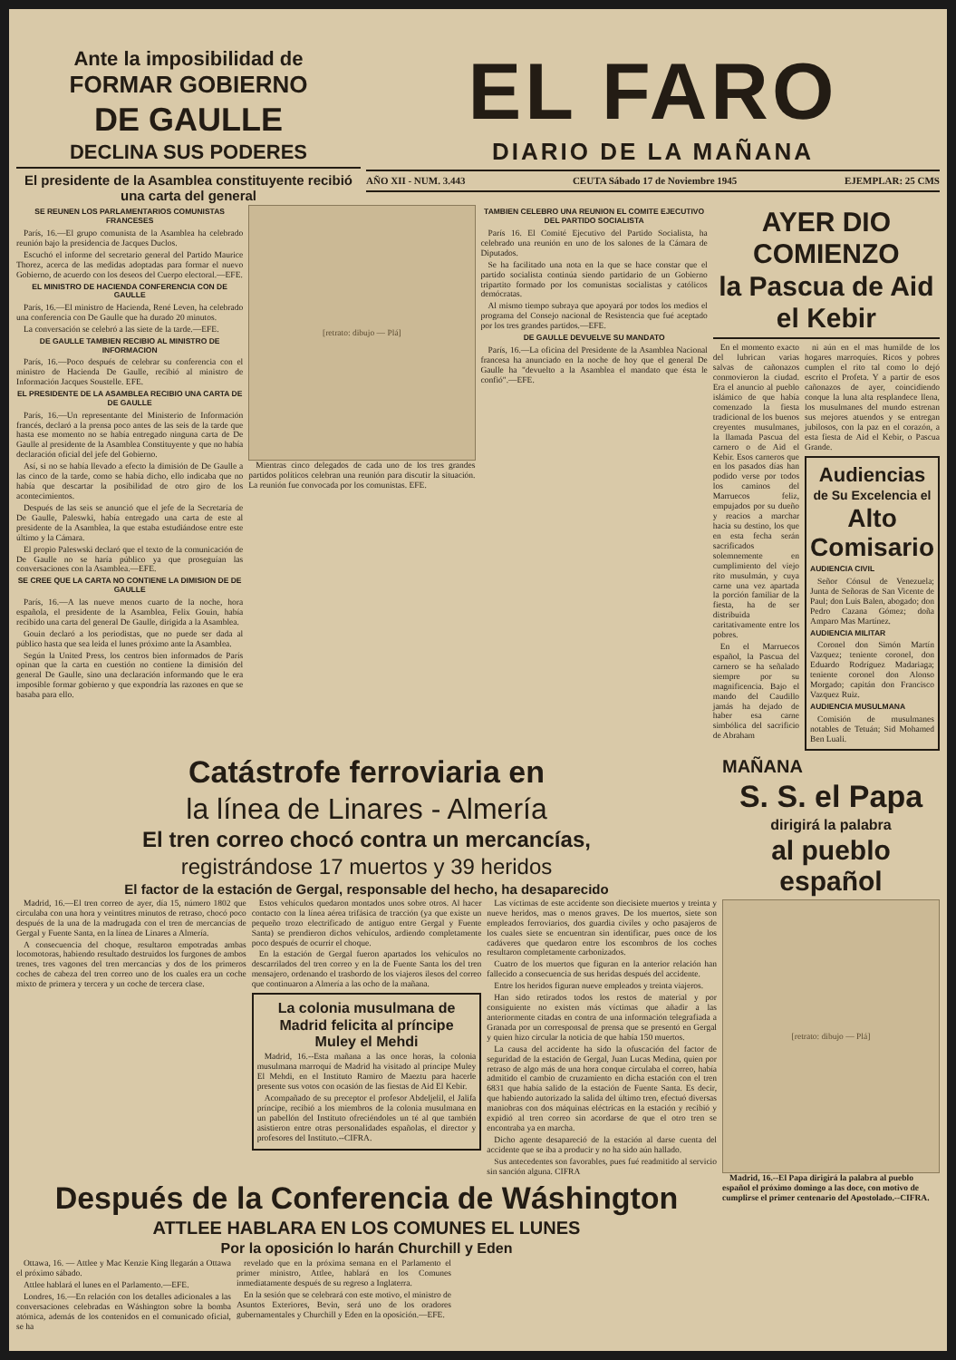Ante la imposibilidad de
FORMAR GOBIERNO
DE GAULLE
DECLINA SUS PODERES
El presidente de la Asamblea constituyente recibió una carta del general
EL FARO
DIARIO DE LA MAÑANA
AÑO XII - NUM. 3.443 CEUTA Sábado 17 de Noviembre 1945 EJEMPLAR: 25 CMS
SE REUNEN LOS PARLAMENTARIOS COMUNISTAS FRANCESES
París, 16.—El grupo comunista de la Asamblea ha celebrado reunión bajo la presidencia de Jacques Duclos.
Escuchó el informe del secretario general del Partido Maurice Thorez, acerca de las medidas adoptadas para formar el nuevo Gobierno, de acuerdo con los deseos del Cuerpo electoral.—EFE.
EL MINISTRO DE HACIENDA CONFERENCIA CON DE GAULLE
París, 16.—El ministro de Hacienda, René Leven, ha celebrado una conferencia con De Gaulle que ha durado 20 minutos.
La conversación se celebró a las siete de la tarde.—EFE.
DE GAULLE TAMBIEN RECIBIO AL MINISTRO DE INFORMACION
París, 16.—Poco después de celebrar su conferencia con el ministro de Hacienda De Gaulle, recibió al ministro de Información Jacques Soustelle. EFE.
EL PRESIDENTE DE LA ASAMBLEA RECIBIO UNA CARTA DE DE GAULLE
París, 16.—Un representante del Ministerio de Información francés, declaró a la prensa poco antes de las seis de la tarde que hasta ese momento no se había entregado ninguna carta de De Gaulle al presidente de la Asamblea Constituyente y que no había declaración oficial del jefe del Gobierno.
Así, si no se había llevado a efecto la dimisión de De Gaulle a las cinco de la tarde, como se había dicho, ello indicaba que no había que descartar la posibilidad de otro giro de los acontecimientos.
Después de las seis se anunció que el jefe de la Secretaría de De Gaulle, Paleswki, había entregado una carta de este al presidente de la Asamblea, la que estaba estudiándose entre este último y la Cámara.
El propio Paleswski declaró que el texto de la comunicación de De Gaulle no se haría público ya que proseguían las conversaciones con la Asamblea.—EFE.
SE CREE QUE LA CARTA NO CONTIENE LA DIMISION DE DE GAULLE
París, 16.—A las nueve menos cuarto de la noche, hora española, el presidente de la Asamblea, Felix Gouin, había recibido una carta del general De Gaulle, dirigida a la Asamblea.
Gouin declaró a los periodistas, que no puede ser dada al público hasta que sea leida el lunes próximo ante la Asamblea.
Según la United Press, los centros bien informados de París opinan que la carta en cuestión no contiene la dimisión del general De Gaulle, sino una declaración informando que le era imposible formar gobierno y que expondría las razones en que se basaba para ello.
[retrato: dibujo — Plá]
Mientras cinco delegados de cada uno de los tres grandes partidos políticos celebran una reunión para discutir la situación. La reunión fue convocada por los comunistas. EFE.
TAMBIEN CELEBRO UNA REUNION EL COMITE EJECUTIVO DEL PARTIDO SOCIALISTA
París 16. El Comité Ejecutivo del Partido Socialista, ha celebrado una reunión en uno de los salones de la Cámara de Diputados.
Se ha facilitado una nota en la que se hace constar que el partido socialista continúa siendo partidario de un Gobierno tripartito formado por los comunistas socialistas y católicos demócratas.
Al mismo tiempo subraya que apoyará por todos los medios el programa del Consejo nacional de Resistencia que fué aceptado por los tres grandes partidos.—EFE.
DE GAULLE DEVUELVE SU MANDATO
París, 16.—La oficina del Presidente de la Asamblea Nacional francesa ha anunciado en la noche de hoy que el general De Gaulle ha "devuelto a la Asamblea el mandato que ésta le confió".—EFE.
AYER DIO COMIENZO
la Pascua de Aid el Kebir
En el momento exacto del lubrican varias salvas de cañonazos conmovieron la ciudad. Era el anuncio al pueblo islámico de que había comenzado la fiesta tradicional de los buenos creyentes musulmanes, la llamada Pascua del carnero o de Aid el Kebir. Esos carneros que en los pasados días han podido verse por todos los caminos del Marruecos feliz, empujados por su dueño y reacios a marchar hacia su destino, los que en esta fecha serán sacrificados solemnemente en cumplimiento del viejo rito musulmán, y cuya carne una vez apartada la porción familiar de la fiesta, ha de ser distribuida caritativamente entre los pobres.
En el Marruecos español, la Pascua del carnero se ha señalado siempre por su magnificencia. Bajo el mando del Caudillo jamás ha dejado de haber esa carne simbólica del sacrificio de Abraham
ni aún en el mas humilde de los hogares marroquíes. Ricos y pobres cumplen el rito tal como lo dejó escrito el Profeta. Y a partir de esos cañonazos de ayer, coincidiendo conque la luna alta resplandece llena, los musulmanes del mundo estrenan sus mejores atuendos y se entregan jubilosos, con la paz en el corazón, a esta fiesta de Aid el Kebir, o Pascua Grande.
Audiencias
de Su Excelencia el
Alto Comisario
AUDIENCIA CIVIL
Señor Cónsul de Venezuela; Junta de Señoras de San Vicente de Paul; don Luis Balen, abogado; don Pedro Cazana Gómez; doña Amparo Mas Martínez.
AUDIENCIA MILITAR
Coronel don Simón Martín Vazquez; teniente coronel, don Eduardo Rodríguez Madariaga; teniente coronel don Alonso Morgado; capitán don Francisco Vazquez Ruiz.
AUDIENCIA MUSULMANA
Comisión de musulmanes notables de Tetuán; Sid Mohamed Ben Luali.
Catástrofe ferroviaria en
la línea de Linares - Almería
El tren correo chocó contra un mercancías,
registrándose 17 muertos y 39 heridos
El factor de la estación de Gergal, responsable del hecho, ha desaparecido
Madrid, 16.—El tren correo de ayer, día 15, número 1802 que circulaba con una hora y veintitres minutos de retraso, chocó poco después de la una de la madrugada con el tren de mercancías de Gergal y Fuente Santa, en la línea de Linares a Almería.
A consecuencia del choque, resultaron empotradas ambas locomotoras, habiendo resultado destruidos los furgones de ambos trenes, tres vagones del tren mercancías y dos de los primeros coches de cabeza del tren correo uno de los cuales era un coche mixto de primera y tercera y un coche de tercera clase.
Estos vehículos quedaron montados unos sobre otros. Al hacer contacto con la línea aérea trifásica de tracción (ya que existe un pequeño trozo electrificado de antiguo entre Gergal y Fuente Santa) se prendieron dichos vehículos, ardiendo completamente poco después de ocurrir el choque.
En la estación de Gergal fueron apartados los vehículos no descarrilados del tren correo y en la de Fuente Santa los del tren mensajero, ordenando el trasbordo de los viajeros ilesos del correo que continuaron a Almería a las ocho de la mañana.
La colonia musulmana de Madrid felicita al príncipe Muley el Mehdi
Madrid, 16.--Esta mañana a las once horas, la colonia musulmana marroquí de Madrid ha visitado al príncipe Muley El Mehdi, en el Instituto Ramiro de Maeztu para hacerle presente sus votos con ocasión de las fiestas de Aid El Kebir.
Acompañado de su preceptor el profesor Abdeljelil, el Jalifa príncipe, recibió a los miembros de la colonia musulmana en un pabellón del Instituto ofreciéndoles un té al que también asistieron entre otras personalidades españolas, el director y profesores del Instituto.--CIFRA.
Las víctimas de este accidente son diecisiete muertos y treinta y nueve heridos, mas o menos graves. De los muertos, siete son empleados ferroviarios, dos guardia civiles y ocho pasajeros de los cuales siete se encuentran sin identificar, pues once de los cadáveres que quedaron entre los escombros de los coches resultaron completamente carbonizados.
Cuatro de los muertos que figuran en la anterior relación han fallecido a consecuencia de sus heridas después del accidente.
Entre los heridos figuran nueve empleados y treinta viajeros.
Han sido retirados todos los restos de material y por consiguiente no existen más víctimas que añadir a las anteriormente citadas en contra de una información telegrafiada a Granada por un corresponsal de prensa que se presentó en Gergal y quien hizo circular la noticia de que había 150 muertos.
La causa del accidente ha sido la ofuscación del factor de seguridad de la estación de Gergal, Juan Lucas Medina, quien por retraso de algo más de una hora conque circulaba el correo, había admitido el cambio de cruzamiento en dicha estación con el tren 6831 que había salido de la estación de Fuente Santa. Es decir, que habiendo autorizado la salida del último tren, efectuó diversas maniobras con dos máquinas eléctricas en la estación y recibió y expidió al tren correo sin acordarse de que el otro tren se encontraba ya en marcha.
Dicho agente desapareció de la estación al darse cuenta del accidente que se iba a producir y no ha sido aún hallado.
Sus antecedentes son favorables, pues fué readmitido al servicio sin sanción alguna. CIFRA
Después de la Conferencia de Wáshington
ATTLEE HABLARA EN LOS COMUNES EL LUNES
Por la oposición lo harán Churchill y Eden
Ottawa, 16. — Attlee y Mac Kenzie King llegarán a Ottawa el próximo sábado.
Attlee hablará el lunes en el Parlamento.—EFE.
Londres, 16.—En relación con los detalles adicionales a las conversaciones celebradas en Wáshington sobre la bomba atómica, además de los contenidos en el comunicado oficial, se ha
revelado que en la próxima semana en el Parlamento el primer ministro, Attlee, hablará en los Comunes inmediatamente después de su regreso a Inglaterra.
En la sesión que se celebrará con este motivo, el ministro de Asuntos Exteriores, Bevin, será uno de los oradores gubernamentales y Churchill y Eden en la oposición.—EFE.
MAÑANA
S. S. el Papa
dirigirá la palabra
al pueblo español
[retrato: dibujo — Plá]
Madrid, 16.--El Papa dirigirá la palabra al pueblo español el próximo domingo a las doce, con motivo de cumplirse el primer centenario del Apostolado.--CIFRA.